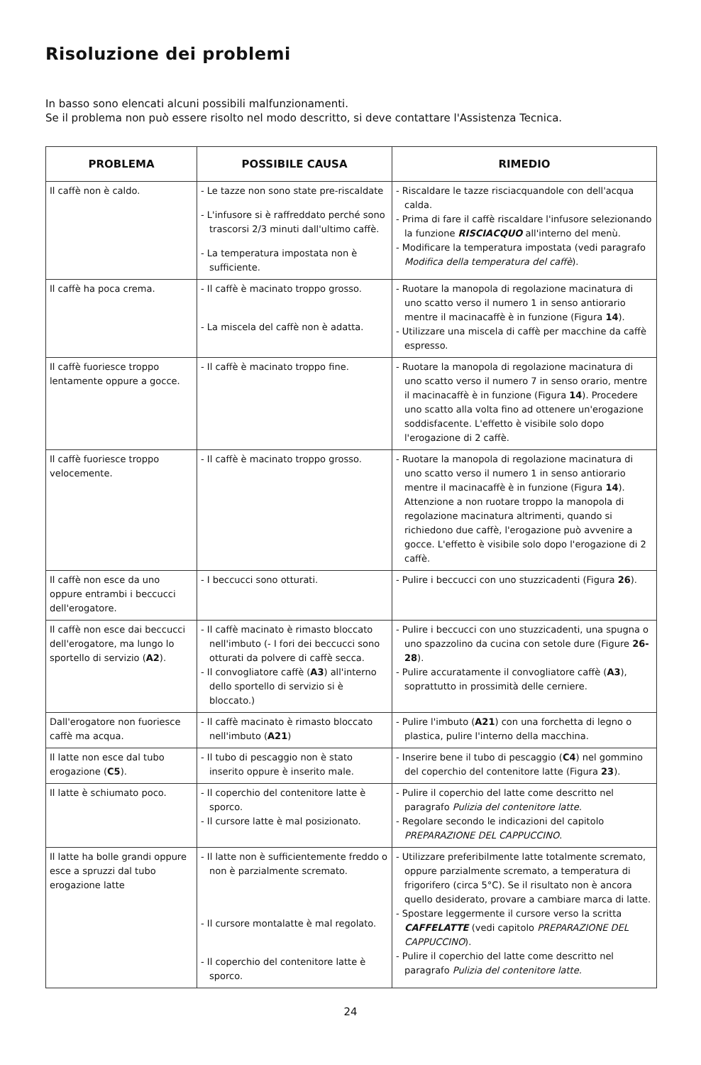Risoluzione dei problemi
In basso sono elencati alcuni possibili malfunzionamenti.
Se il problema non può essere risolto nel modo descritto, si deve contattare l'Assistenza Tecnica.
| PROBLEMA | POSSIBILE CAUSA | RIMEDIO |
| --- | --- | --- |
| Il caffè non è caldo. | - Le tazze non sono state pre-riscaldate - L'infusore si è raffreddato perché sono trascorsi 2/3 minuti dall'ultimo caffè. - La temperatura impostata non è sufficiente. | - Riscaldare le tazze risciacquandole con dell'acqua calda. - Prima di fare il caffè riscaldare l'infusore selezionando la funzione RISCIACQUO all'interno del menù. - Modificare la temperatura impostata (vedi paragrafo Modifica della temperatura del caffè ). |
| Il caffè ha poca crema. | - Il caffè è macinato troppo grosso. - La miscela del caffè non è adatta. | - Ruotare la manopola di regolazione macinatura di uno scatto verso il numero 1 in senso antiorario mentre il macinacaffè è in funzione (Figura 14 ). - Utilizzare una miscela di caffè per macchine da caffè espresso. |
| Il caffè fuoriesce troppo lentamente oppure a gocce. | - Il caffè è macinato troppo fine. | - Ruotare la manopola di regolazione macinatura di uno scatto verso il numero 7 in senso orario, mentre il macinacaffè è in funzione (Figura 14 ). Procedere uno scatto alla volta fino ad ottenere un'erogazione soddisfacente. L'effetto è visibile solo dopo l'erogazione di 2 caffè. |
| Il caffè fuoriesce troppo velocemente. | - Il caffè è macinato troppo grosso. | - Ruotare la manopola di regolazione macinatura di uno scatto verso il numero 1 in senso antiorario mentre il macinacaffè è in funzione (Figura 14 ). Attenzione a non ruotare troppo la manopola di regolazione macinatura altrimenti, quando si richiedono due caffè, l'erogazione può avvenire a gocce. L'effetto è visibile solo dopo l'erogazione di 2 caffè. |
| Il caffè non esce da uno oppure entrambi i beccucci dell'erogatore. | - I beccucci sono otturati. | - Pulire i beccucci con uno stuzzicadenti (Figura 26 ). |
| Il caffè non esce dai beccucci dell'erogatore, ma lungo lo sportello di servizio ( A2 ). | - Il caffè macinato è rimasto bloccato nell'imbuto (- I fori dei beccucci sono otturati da polvere di caffè secca. - Il convogliatore caffè ( A3 ) all'interno dello sportello di servizio si è bloccato.) | - Pulire i beccucci con uno stuzzicadenti, una spugna o uno spazzolino da cucina con setole dure (Figure 26-28 ). - Pulire accuratamente il convogliatore caffè ( A3 ), soprattutto in prossimità delle cerniere. |
| Dall'erogatore non fuoriesce caffè ma acqua. | - Il caffè macinato è rimasto bloccato nell'imbuto ( A21 ) | - Pulire l'imbuto ( A21 ) con una forchetta di legno o plastica, pulire l'interno della macchina. |
| Il latte non esce dal tubo erogazione ( C5 ). | - Il tubo di pescaggio non è stato inserito oppure è inserito male. | - Inserire bene il tubo di pescaggio ( C4 ) nel gommino del coperchio del contenitore latte (Figura 23 ). |
| Il latte è schiumato poco. | - Il coperchio del contenitore latte è sporco. - Il cursore latte è mal posizionato. | - Pulire il coperchio del latte come descritto nel paragrafo Pulizia del contenitore latte. - Regolare secondo le indicazioni del capitolo PREPARAZIONE DEL CAPPUCCINO . |
| Il latte ha bolle grandi oppure esce a spruzzi dal tubo erogazione latte | - Il latte non è sufficientemente freddo o non è parzialmente scremato. - Il cursore montalatte è mal regolato. - Il coperchio del contenitore latte è sporco. | - Utilizzare preferibilmente latte totalmente scremato, oppure parzialmente scremato, a temperatura di frigorifero (circa 5°C). Se il risultato non è ancora quello desiderato, provare a cambiare marca di latte. - Spostare leggermente il cursore verso la scritta CAFFELATTE (vedi capitolo PREPARAZIONE DEL CAPPUCCINO ). - Pulire il coperchio del latte come descritto nel paragrafo Pulizia del contenitore latte. |
24